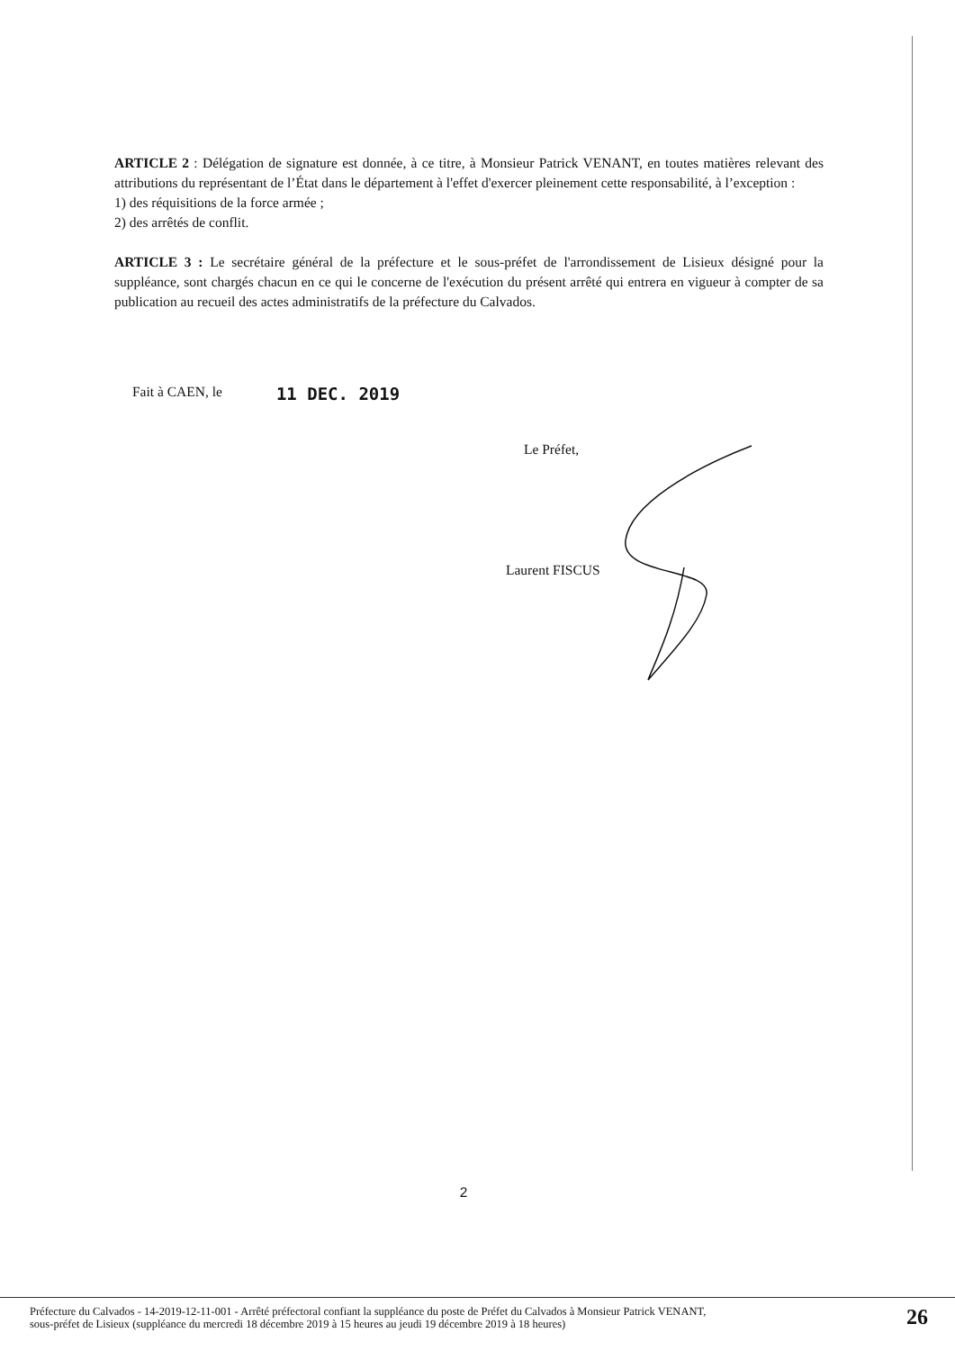ARTICLE 2 : Délégation de signature est donnée, à ce titre, à Monsieur Patrick VENANT, en toutes matières relevant des attributions du représentant de l’État dans le département à l'effet d'exercer pleinement cette responsabilité, à l’exception :
1) des réquisitions de la force armée ;
2) des arrêtés de conflit.
ARTICLE 3 : Le secrétaire général de la préfecture et le sous-préfet de l'arrondissement de Lisieux désigné pour la suppléance, sont chargés chacun en ce qui le concerne de l'exécution du présent arrêté qui entrera en vigueur à compter de sa publication au recueil des actes administratifs de la préfecture du Calvados.
Fait à CAEN, le 11 DEC. 2019
Le Préfet,
Laurent FISCUS
2
Préfecture du Calvados - 14-2019-12-11-001 - Arrêté préfectoral confiant la suppléance du poste de Préfet du Calvados à Monsieur Patrick VENANT,
sous-préfet de Lisieux (suppléance du mercredi 18 décembre 2019 à 15 heures au jeudi 19 décembre 2019 à 18 heures)
26